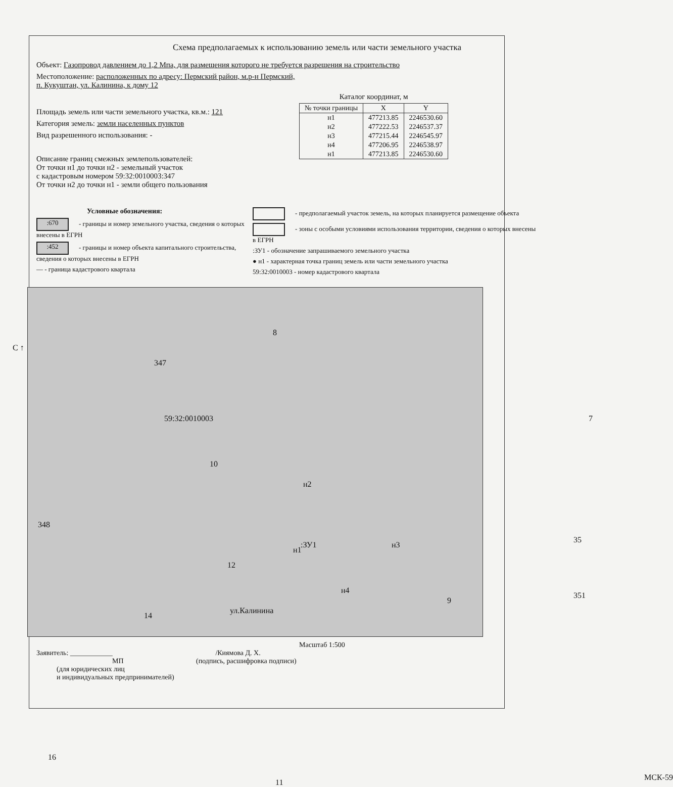Схема предполагаемых к использованию земель или части земельного участка
Объект: Газопровод давлением до 1,2 Мпа, для размещения которого не требуется разрешения на строительство
Местоположение: расположенных по адресу: Пермский район, м.р-н Пермский,
п. Кукуштан, ул. Калинина, к дому 12
Площадь земель или части земельного участка, кв.м.: 121
Категория земель: земли населенных пунктов
Вид разрешенного использования: -
Описание границ смежных землепользователей:
От точки н1 до точки н2 - земельный участок
с кадастровым номером 59:32:0010003:347
От точки н2 до точки н1 - земли общего пользования
Каталог координат, м
| № точки границы | X | Y |
| --- | --- | --- |
| н1 | 477213.85 | 2246530.60 |
| н2 | 477222.53 | 2246537.37 |
| н3 | 477215.44 | 2246545.97 |
| н4 | 477206.95 | 2246538.97 |
| н1 | 477213.85 | 2246530.60 |
Условные обозначения:
:670 - границы и номер земельного участка, сведения о которых внесены в ЕГРН
:452 - границы и номер объекта капитального строительства, сведения о которых внесены в ЕГРН
— - граница кадастрового квартала
- предполагаемый участок земель, на которых планируется размещение объекта
- зоны с особыми условиями использования территории, сведения о которых внесены в ЕГРН
:ЗУ1 - обозначение запрашиваемого земельного участка
● н1 - характерная точка границ земель или части земельного участка
59:32:0010003 - номер кадастрового квартала
С ↑
347
59:32:0010003
8
10
348
12
н2
н1
:ЗУ1 н3
н4
35
7
9
14
ул.Калинина
351
16
11
МСК-59
Масштаб 1:500
Заявитель: ____________ /Киямова Д. Х.
МП (подпись, расшифровка подписи)
(для юридических лиц
и индивидуальных предпринимателей)